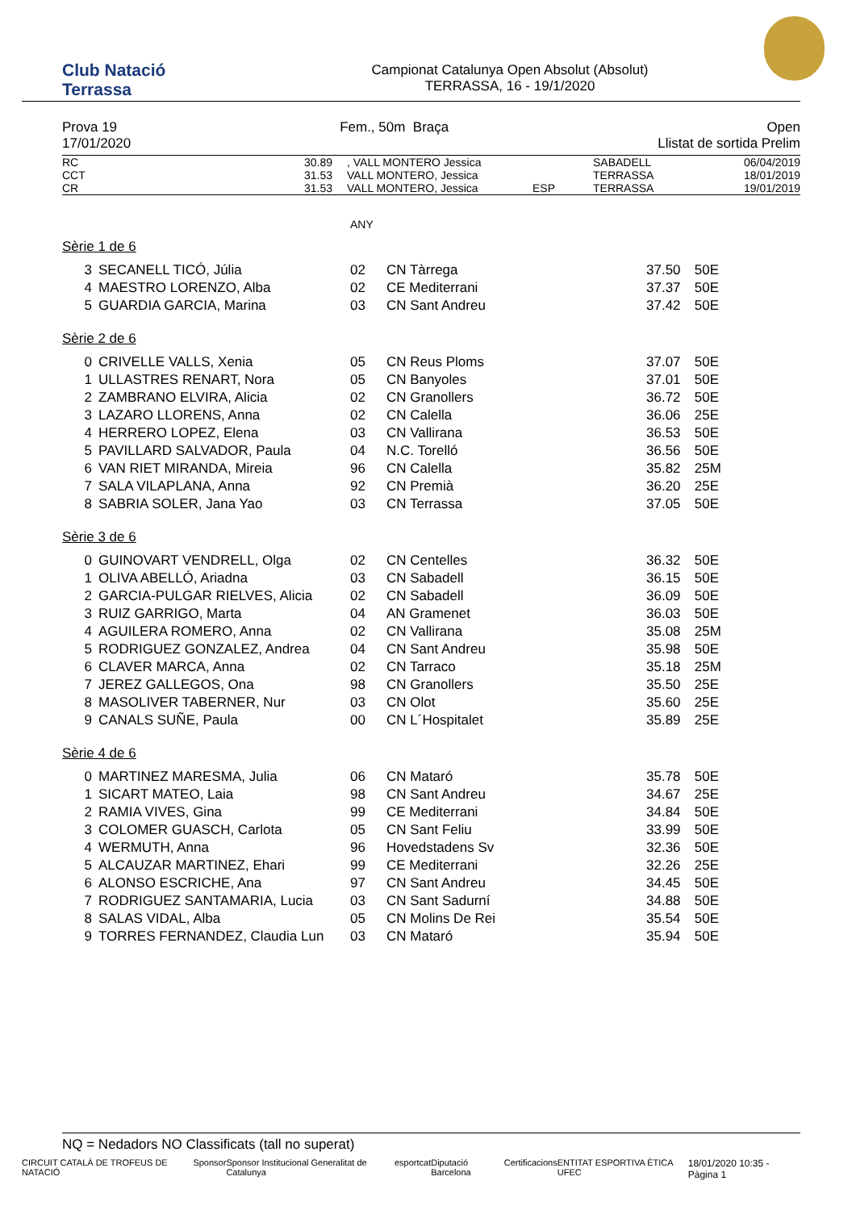Club Natació
Terrassa
Campionat Catalunya Open Absolut (Absolut)
TERRASSA, 16 - 19/1/2020
Prova 19
17/01/2020
Fem., 50m Braça Open
Llistat de sortida Prelim
| RC | 30.89 | , VALL MONTERO Jessica | | SABADELL | 06/04/2019 |
| CCT | 31.53 | VALL MONTERO, Jessica | | TERRASSA | 18/01/2019 |
| CR | 31.53 | VALL MONTERO, Jessica | ESP | TERRASSA | 19/01/2019 |
ANY
Sèrie 1 de 6
| 3 | SECANELL TICÓ, Júlia | 02 | CN Tàrrega | 37.50 | 50E |
| 4 | MAESTRO LORENZO, Alba | 02 | CE Mediterrani | 37.37 | 50E |
| 5 | GUARDIA GARCIA, Marina | 03 | CN Sant Andreu | 37.42 | 50E |
Sèrie 2 de 6
| 0 | CRIVELLE VALLS, Xenia | 05 | CN Reus Ploms | 37.07 | 50E |
| 1 | ULLASTRES RENART, Nora | 05 | CN Banyoles | 37.01 | 50E |
| 2 | ZAMBRANO ELVIRA, Alicia | 02 | CN Granollers | 36.72 | 50E |
| 3 | LAZARO LLORENS, Anna | 02 | CN Calella | 36.06 | 25E |
| 4 | HERRERO LOPEZ, Elena | 03 | CN Vallirana | 36.53 | 50E |
| 5 | PAVILLARD SALVADOR, Paula | 04 | N.C. Torelló | 36.56 | 50E |
| 6 | VAN RIET MIRANDA, Mireia | 96 | CN Calella | 35.82 | 25M |
| 7 | SALA VILAPLANA, Anna | 92 | CN Premià | 36.20 | 25E |
| 8 | SABRIA SOLER, Jana Yao | 03 | CN Terrassa | 37.05 | 50E |
Sèrie 3 de 6
| 0 | GUINOVART VENDRELL, Olga | 02 | CN Centelles | 36.32 | 50E |
| 1 | OLIVA ABELLÓ, Ariadna | 03 | CN Sabadell | 36.15 | 50E |
| 2 | GARCIA-PULGAR RIELVES, Alicia | 02 | CN Sabadell | 36.09 | 50E |
| 3 | RUIZ GARRIGO, Marta | 04 | AN Gramenet | 36.03 | 50E |
| 4 | AGUILERA ROMERO, Anna | 02 | CN Vallirana | 35.08 | 25M |
| 5 | RODRIGUEZ GONZALEZ, Andrea | 04 | CN Sant Andreu | 35.98 | 50E |
| 6 | CLAVER MARCA, Anna | 02 | CN Tarraco | 35.18 | 25M |
| 7 | JEREZ GALLEGOS, Ona | 98 | CN Granollers | 35.50 | 25E |
| 8 | MASOLIVER TABERNER, Nur | 03 | CN Olot | 35.60 | 25E |
| 9 | CANALS SUÑE, Paula | 00 | CN L´Hospitalet | 35.89 | 25E |
Sèrie 4 de 6
| 0 | MARTINEZ MARESMA, Julia | 06 | CN Mataró | 35.78 | 50E |
| 1 | SICART MATEO, Laia | 98 | CN Sant Andreu | 34.67 | 25E |
| 2 | RAMIA VIVES, Gina | 99 | CE Mediterrani | 34.84 | 50E |
| 3 | COLOMER GUASCH, Carlota | 05 | CN Sant Feliu | 33.99 | 50E |
| 4 | WERMUTH, Anna | 96 | Hovedstadens Sv | 32.36 | 50E |
| 5 | ALCAUZAR MARTINEZ, Ehari | 99 | CE Mediterrani | 32.26 | 25E |
| 6 | ALONSO ESCRICHE, Ana | 97 | CN Sant Andreu | 34.45 | 50E |
| 7 | RODRIGUEZ SANTAMARIA, Lucia | 03 | CN Sant Sadurní | 34.88 | 50E |
| 8 | SALAS VIDAL, Alba | 05 | CN Molins De Rei | 35.54 | 50E |
| 9 | TORRES FERNANDEZ, Claudia Lun | 03 | CN Mataró | 35.94 | 50E |
NQ = Nedadors NO Classificats (tall no superat)
CIRCUIT CATALÀ DE TROFEUS DE NATACIÓ Sponsor Sponsor Institucional Generalitat de Catalunya esportcat Diputació Barcelona Certificacions ENTITAT ESPORTIVA ÈTICA UFEC 18/01/2020 10:35 - Pàgina 1